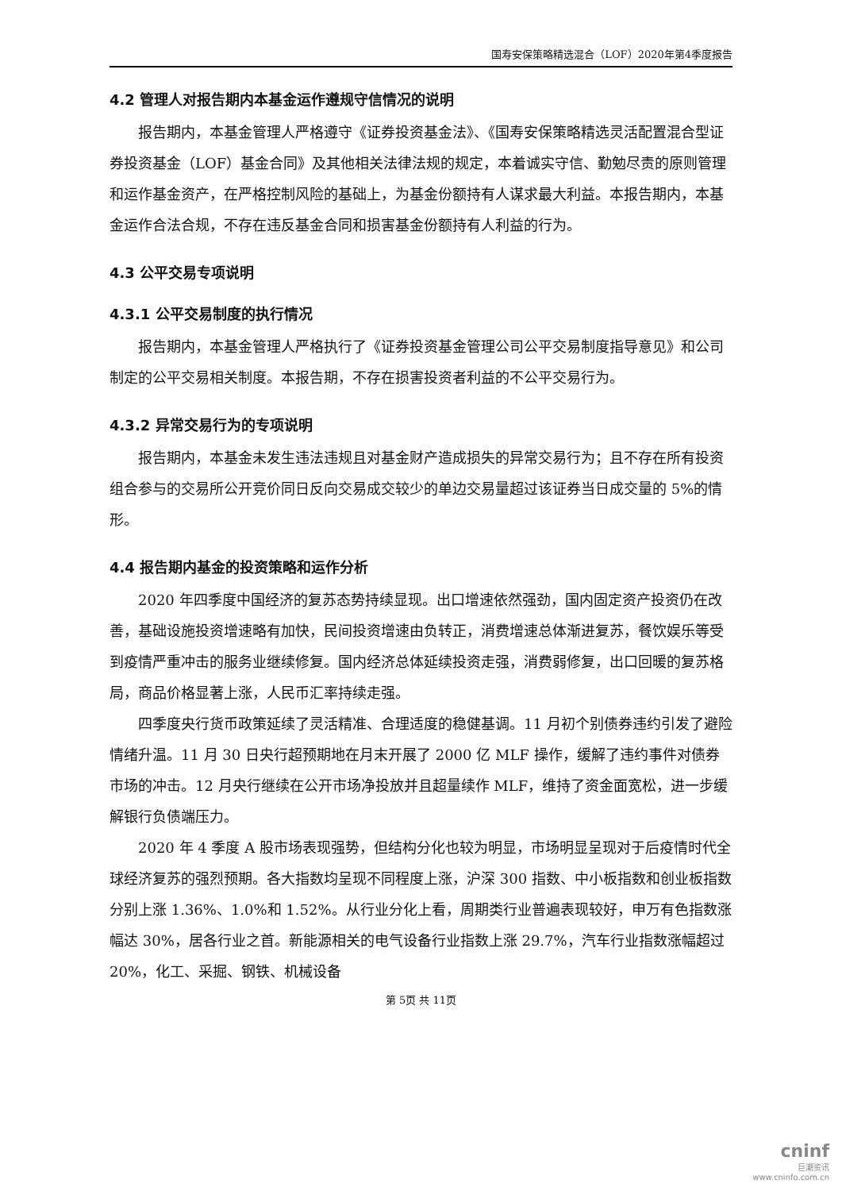国寿安保策略精选混合（LOF）2020年第4季度报告
4.2 管理人对报告期内本基金运作遵规守信情况的说明
报告期内，本基金管理人严格遵守《证券投资基金法》、《国寿安保策略精选灵活配置混合型证券投资基金（LOF）基金合同》及其他相关法律法规的规定，本着诚实守信、勤勉尽责的原则管理和运作基金资产，在严格控制风险的基础上，为基金份额持有人谋求最大利益。本报告期内，本基金运作合法合规，不存在违反基金合同和损害基金份额持有人利益的行为。
4.3 公平交易专项说明
4.3.1 公平交易制度的执行情况
报告期内，本基金管理人严格执行了《证券投资基金管理公司公平交易制度指导意见》和公司制定的公平交易相关制度。本报告期，不存在损害投资者利益的不公平交易行为。
4.3.2 异常交易行为的专项说明
报告期内，本基金未发生违法违规且对基金财产造成损失的异常交易行为；且不存在所有投资组合参与的交易所公开竞价同日反向交易成交较少的单边交易量超过该证券当日成交量的 5%的情形。
4.4 报告期内基金的投资策略和运作分析
2020 年四季度中国经济的复苏态势持续显现。出口增速依然强劲，国内固定资产投资仍在改善，基础设施投资增速略有加快，民间投资增速由负转正，消费增速总体渐进复苏，餐饮娱乐等受到疫情严重冲击的服务业继续修复。国内经济总体延续投资走强，消费弱修复，出口回暖的复苏格局，商品价格显著上涨，人民币汇率持续走强。
四季度央行货币政策延续了灵活精准、合理适度的稳健基调。11 月初个别债券违约引发了避险情绪升温。11 月 30 日央行超预期地在月末开展了 2000 亿 MLF 操作，缓解了违约事件对债券市场的冲击。12 月央行继续在公开市场净投放并且超量续作 MLF，维持了资金面宽松，进一步缓解银行负债端压力。
2020 年 4 季度 A 股市场表现强势，但结构分化也较为明显，市场明显呈现对于后疫情时代全球经济复苏的强烈预期。各大指数均呈现不同程度上涨，沪深 300 指数、中小板指数和创业板指数分别上涨 1.36%、1.0%和 1.52%。从行业分化上看，周期类行业普遍表现较好，申万有色指数涨幅达 30%，居各行业之首。新能源相关的电气设备行业指数上涨 29.7%，汽车行业指数涨幅超过 20%，化工、采掘、钢铁、机械设备
第 5页 共 11页
cninf
巨潮资讯
www.cninfo.com.cn